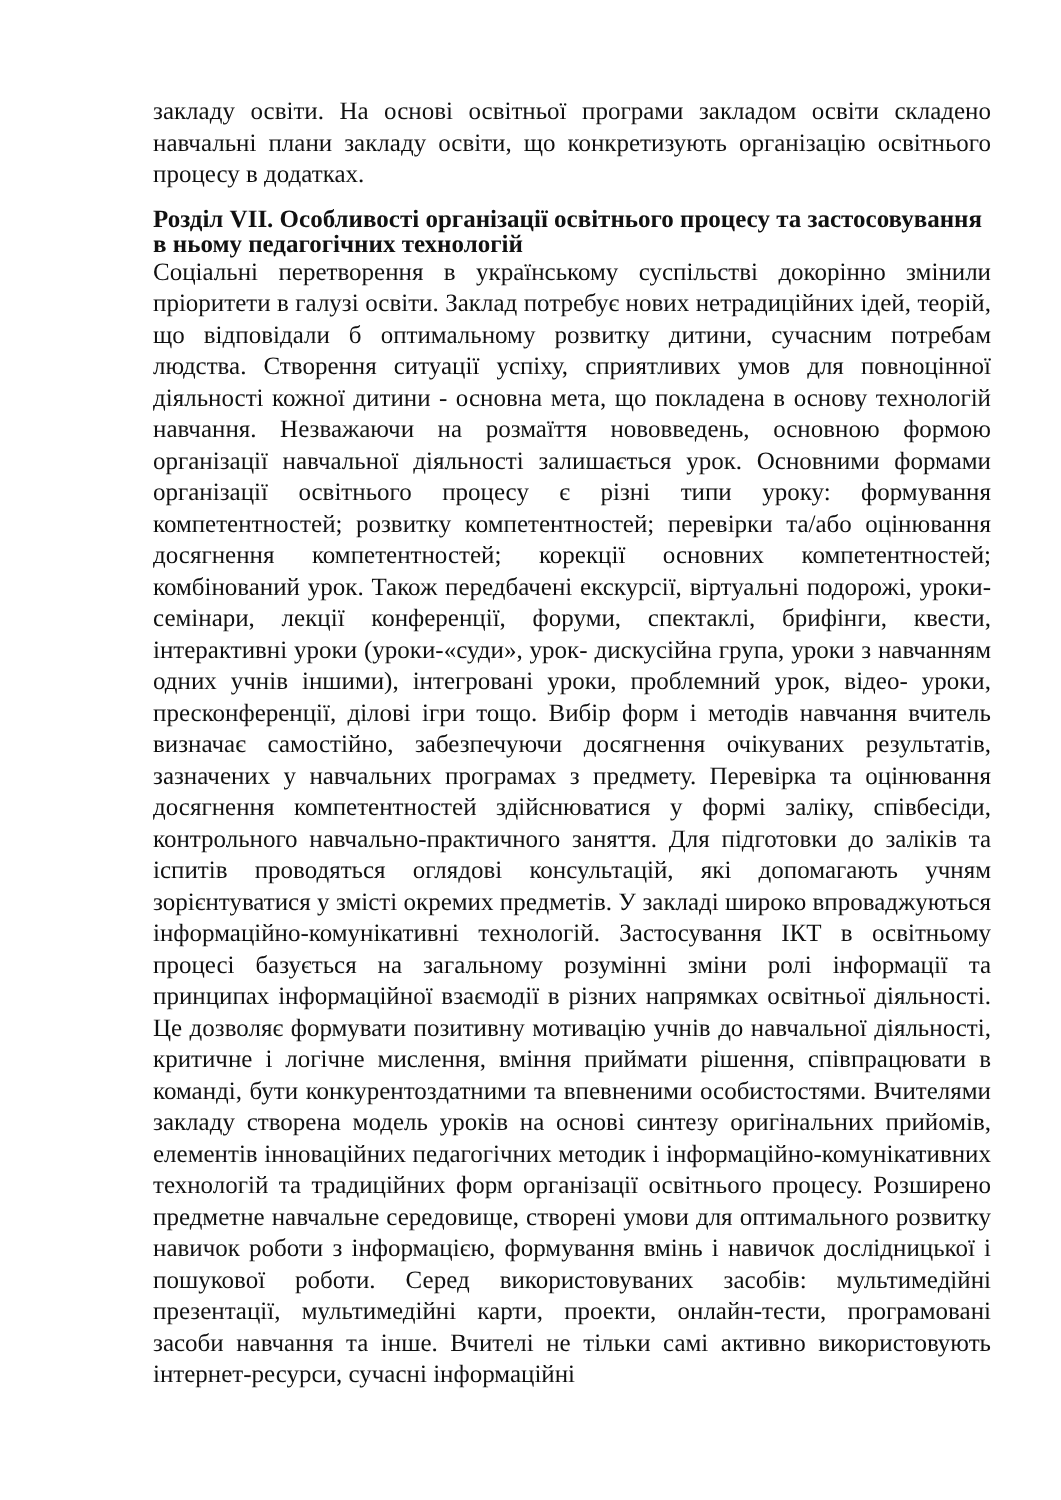закладу освіти. На основі освітньої програми закладом освіти складено навчальні плани закладу освіти, що конкретизують організацію освітнього процесу в додатках.
Розділ VII. Особливості організації освітнього процесу та застосовування в ньому педагогічних технологій
Соціальні перетворення в українському суспільстві докорінно змінили пріоритети в галузі освіти. Заклад потребує нових нетрадиційних ідей, теорій, що відповідали б оптимальному розвитку дитини, сучасним потребам людства. Створення ситуації успіху, сприятливих умов для повноцінної діяльності кожної дитини - основна мета, що покладена в основу технологій навчання. Незважаючи на розмаїття нововведень, основною формою організації навчальної діяльності залишається урок. Основними формами організації освітнього процесу є різні типи уроку: формування компетентностей; розвитку компетентностей; перевірки та/або оцінювання досягнення компетентностей; корекції основних компетентностей; комбінований урок. Також передбачені екскурсії, віртуальні подорожі, уроки-семінари, лекції конференції, форуми, спектаклі, брифінги, квести, інтерактивні уроки (уроки-«суди», урок- дискусійна група, уроки з навчанням одних учнів іншими), інтегровані уроки, проблемний урок, відео- уроки, пресконференції, ділові ігри тощо. Вибір форм і методів навчання вчитель визначає самостійно, забезпечуючи досягнення очікуваних результатів, зазначених у навчальних програмах з предмету. Перевірка та оцінювання досягнення компетентностей здійснюватися у формі заліку, співбесіди, контрольного навчально-практичного заняття. Для підготовки до заліків та іспитів проводяться оглядові консультацій, які допомагають учням зорієнтуватися у змісті окремих предметів. У закладі широко впроваджуються інформаційно-комунікативні технологій. Застосування ІКТ в освітньому процесі базується на загальному розумінні зміни ролі інформації та принципах інформаційної взаємодії в різних напрямках освітньої діяльності. Це дозволяє формувати позитивну мотивацію учнів до навчальної діяльності, критичне і логічне мислення, вміння приймати рішення, співпрацювати в команді, бути конкурентоздатними та впевненими особистостями. Вчителями закладу створена модель уроків на основі синтезу оригінальних прийомів, елементів інноваційних педагогічних методик і інформаційно-комунікативних технологій та традиційних форм організації освітнього процесу. Розширено предметне навчальне середовище, створені умови для оптимального розвитку навичок роботи з інформацією, формування вмінь і навичок дослідницької і пошукової роботи. Серед використовуваних засобів: мультимедійні презентації, мультимедійні карти, проекти, онлайн-тести, програмовані засоби навчання та інше. Вчителі не тільки самі активно використовують інтернет-ресурси, сучасні інформаційні